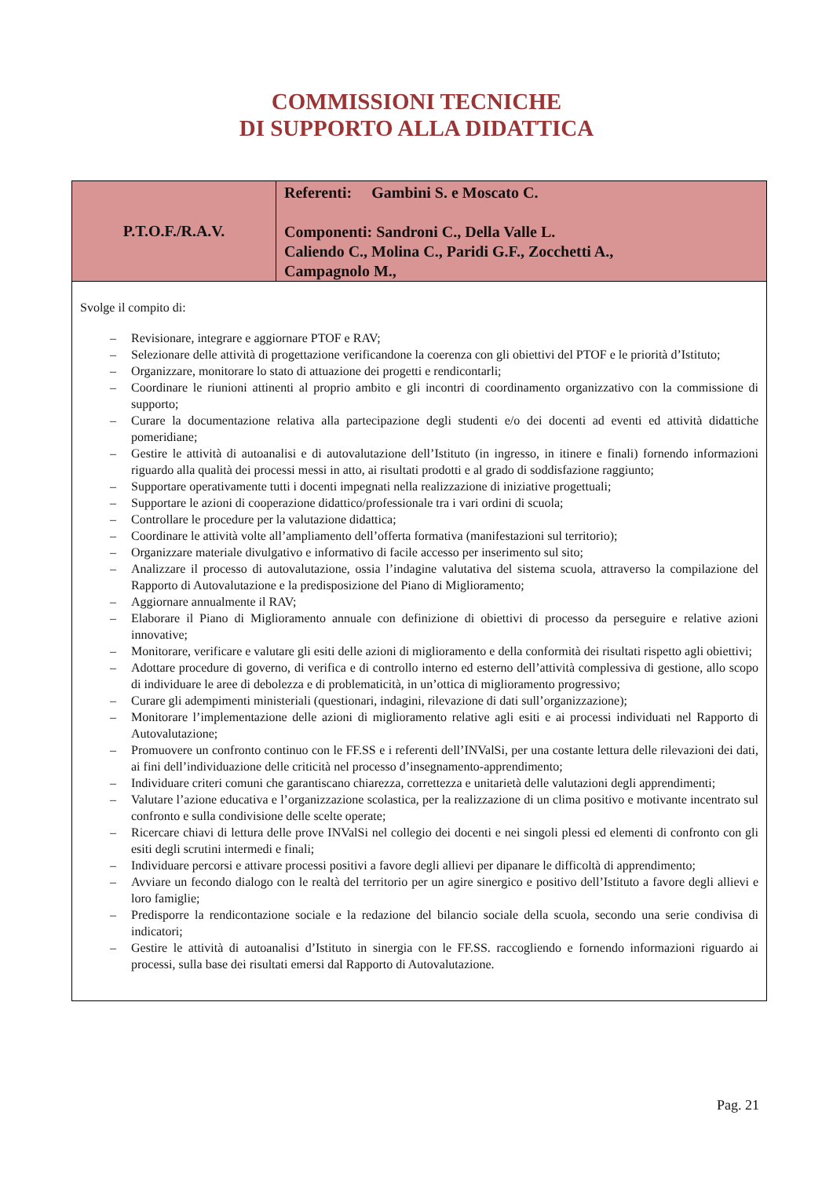COMMISSIONI TECNICHE
DI SUPPORTO ALLA DIDATTICA
| P.T.O.F./R.A.V. | Referenti: Gambini S. e Moscato C. Componenti: Sandroni C., Della Valle L. Caliendo C., Molina C., Paridi G.F., Zocchetti A., Campagnolo M., |
| Svolge il compito di: – Revisionare, integrare e aggiornare PTOF e RAV; – Selezionare delle attività di progettazione verificandone la coerenza con gli obiettivi del PTOF e le priorità d’Istituto; – Organizzare, monitorare lo stato di attuazione dei progetti e rendicontarli; – Coordinare le riunioni attinenti al proprio ambito e gli incontri di coordinamento organizzativo con la commissione di supporto; – Curare la documentazione relativa alla partecipazione degli studenti e/o dei docenti ad eventi ed attività didattiche pomeridiane; – Gestire le attività di autoanalisi e di autovalutazione dell’Istituto (in ingresso, in itinere e finali) fornendo informazioni riguardo alla qualità dei processi messi in atto, ai risultati prodotti e al grado di soddisfazione raggiunto; – Supportare operativamente tutti i docenti impegnati nella realizzazione di iniziative progettuali; – Supportare le azioni di cooperazione didattico/professionale tra i vari ordini di scuola; – Controllare le procedure per la valutazione didattica; – Coordinare le attività volte all’ampliamento dell’offerta formativa (manifestazioni sul territorio); – Organizzare materiale divulgativo e informativo di facile accesso per inserimento sul sito; – Analizzare il processo di autovalutazione, ossia l’indagine valutativa del sistema scuola, attraverso la compilazione del Rapporto di Autovalutazione e la predisposizione del Piano di Miglioramento; – Aggiornare annualmente il RAV; – Elaborare il Piano di Miglioramento annuale con definizione di obiettivi di processo da perseguire e relative azioni innovative; – Monitorare, verificare e valutare gli esiti delle azioni di miglioramento e della conformità dei risultati rispetto agli obiettivi; – Adottare procedure di governo, di verifica e di controllo interno ed esterno dell’attività complessiva di gestione, allo scopo di individuare le aree di debolezza e di problematicità, in un’ottica di miglioramento progressivo; – Curare gli adempimenti ministeriali (questionari, indagini, rilevazione di dati sull’organizzazione); – Monitorare l’implementazione delle azioni di miglioramento relative agli esiti e ai processi individuati nel Rapporto di Autovalutazione; – Promuovere un confronto continuo con le FF.SS e i referenti dell’INValSi, per una costante lettura delle rilevazioni dei dati, ai fini dell’individuazione delle criticità nel processo d’insegnamento-apprendimento; – Individuare criteri comuni che garantiscano chiarezza, correttezza e unitarietà delle valutazioni degli apprendimenti; – Valutare l’azione educativa e l’organizzazione scolastica, per la realizzazione di un clima positivo e motivante incentrato sul confronto e sulla condivisione delle scelte operate; – Ricercare chiavi di lettura delle prove INValSi nel collegio dei docenti e nei singoli plessi ed elementi di confronto con gli esiti degli scrutini intermedi e finali; – Individuare percorsi e attivare processi positivi a favore degli allievi per dipanare le difficoltà di apprendimento; – Avviare un fecondo dialogo con le realtà del territorio per un agire sinergico e positivo dell’Istituto a favore degli allievi e loro famiglie; – Predisporre la rendicontazione sociale e la redazione del bilancio sociale della scuola, secondo una serie condivisa di indicatori; – Gestire le attività di autoanalisi d’Istituto in sinergia con le FF.SS. raccogliendo e fornendo informazioni riguardo ai processi, sulla base dei risultati emersi dal Rapporto di Autovalutazione. | |
Pag. 21